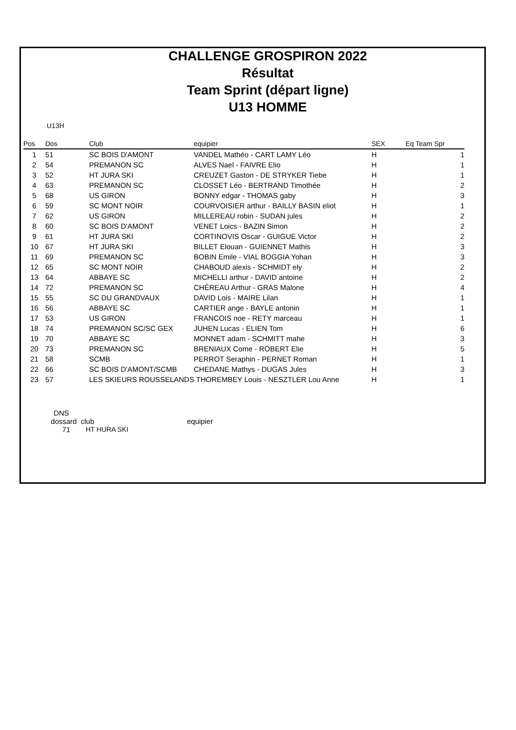CHALLENGE GROSPIRON 2022
Résultat
Team Sprint (départ ligne)
U13 HOMME
U13H
| Pos | Dos | Club | equipier | SEX | Eq Team Spr |
| --- | --- | --- | --- | --- | --- |
| 1 | 51 | SC BOIS D'AMONT | VANDEL Mathéo - CART LAMY Léo | H | 1 |
| 2 | 54 | PREMANON SC | ALVES Nael - FAIVRE Elio | H | 1 |
| 3 | 52 | HT JURA SKI | CREUZET Gaston - DE STRYKER Tiebe | H | 1 |
| 4 | 63 | PREMANON SC | CLOSSET Léo - BERTRAND Timothée | H | 2 |
| 5 | 68 | US GIRON | BONNY edgar - THOMAS gaby | H | 3 |
| 6 | 59 | SC MONT NOIR | COURVOISIER arthur - BAILLY BASIN eliot | H | 1 |
| 7 | 62 | US GIRON | MILLEREAU robin - SUDAN jules | H | 2 |
| 8 | 60 | SC BOIS D'AMONT | VENET Loics - BAZIN Simon | H | 2 |
| 9 | 61 | HT JURA SKI | CORTINOVIS Oscar - GUIGUE Victor | H | 2 |
| 10 | 67 | HT JURA SKI | BILLET Elouan - GUIENNET Mathis | H | 3 |
| 11 | 69 | PREMANON SC | BOBIN Emile - VIAL BOGGIA Yohan | H | 3 |
| 12 | 65 | SC MONT NOIR | CHABOUD alexis - SCHMIDT ely | H | 2 |
| 13 | 64 | ABBAYE SC | MICHELLI arthur - DAVID antoine | H | 2 |
| 14 | 72 | PREMANON SC | CHÉREAU Arthur - GRAS Malone | H | 4 |
| 15 | 55 | SC DU GRANDVAUX | DAVID Lois - MAIRE Lilan | H | 1 |
| 16 | 56 | ABBAYE SC | CARTIER ange - BAYLE antonin | H | 1 |
| 17 | 53 | US GIRON | FRANCOIS noe - RETY marceau | H | 1 |
| 18 | 74 | PREMANON SC/SC GEX | JUHEN Lucas - ELIEN Tom | H | 6 |
| 19 | 70 | ABBAYE SC | MONNET adam - SCHMITT mahe | H | 3 |
| 20 | 73 | PREMANON SC | BRENIAUX Come - ROBERT Elie | H | 5 |
| 21 | 58 | SCMB | PERROT Seraphin - PERNET Roman | H | 1 |
| 22 | 66 | SC BOIS D'AMONT/SCMB | CHEDANE Mathys - DUGAS Jules | H | 3 |
| 23 | 57 | LES SKIEURS ROUSSELANDS THOREMBEY Louis - NESZTLER Lou Anne | | H | 1 |
DNS
dossard club equipier
71 HT HURA SKI